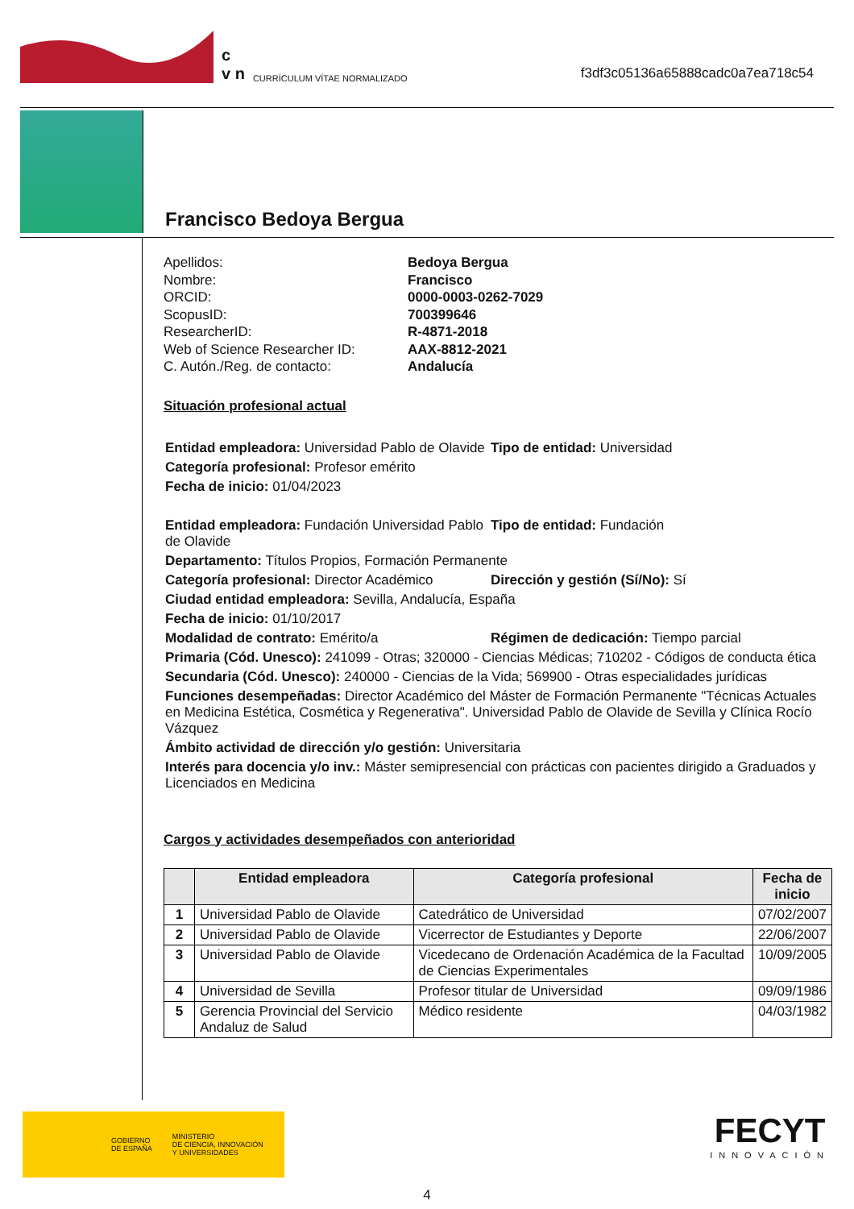c
v n
CURRÍCULUM VÍTAE NORMALIZADO
f3df3c05136a65888cadc0a7ea718c54
Francisco Bedoya Bergua
Apellidos: Bedoya Bergua Nombre: Francisco ORCID: 0000-0003-0262-7029 ScopusID: 700399646 ResearcherID: R-4871-2018 Web of Science Researcher ID: AAX-8812-2021 C. Autón./Reg. de contacto: Andalucía
Situación profesional actual
Entidad empleadora: Universidad Pablo de Olavide
Tipo de entidad: Universidad
Categoría profesional: Profesor emérito
Fecha de inicio: 01/04/2023
Entidad empleadora: Fundación Universidad Pablo de Olavide
Tipo de entidad: Fundación
Departamento: Títulos Propios, Formación Permanente
Categoría profesional: Director Académico
Dirección y gestión (Sí/No): Sí
Ciudad entidad empleadora: Sevilla, Andalucía, España
Fecha de inicio: 01/10/2017
Modalidad de contrato: Emérito/a Régimen de dedicación: Tiempo parcial
Primaria (Cód. Unesco): 241099 - Otras; 320000 - Ciencias Médicas; 710202 - Códigos de conducta ética
Secundaria (Cód. Unesco): 240000 - Ciencias de la Vida; 569900 - Otras especialidades jurídicas
Funciones desempeñadas: Director Académico del Máster de Formación Permanente "Técnicas Actuales en Medicina Estética, Cosmética y Regenerativa". Universidad Pablo de Olavide de Sevilla y Clínica Rocío Vázquez
Ámbito actividad de dirección y/o gestión: Universitaria
Interés para docencia y/o inv.: Máster semipresencial con prácticas con pacientes dirigido a Graduados y Licenciados en Medicina
Cargos y actividades desempeñados con anterioridad
| | Entidad empleadora | Categoría profesional | Fecha de inicio |
| --- | --- | --- | --- |
| 1 | Universidad Pablo de Olavide | Catedrático de Universidad | 07/02/2007 |
| 2 | Universidad Pablo de Olavide | Vicerrector de Estudiantes y Deporte | 22/06/2007 |
| 3 | Universidad Pablo de Olavide | Vicedecano de Ordenación Académica de la Facultad de Ciencias Experimentales | 10/09/2005 |
| 4 | Universidad de Sevilla | Profesor titular de Universidad | 09/09/1986 |
| 5 | Gerencia Provincial del Servicio Andaluz de Salud | Médico residente | 04/03/1982 |
GOBIERNO
DE ESPAÑA MINISTERIO
DE CIENCIA, INNOVACIÓN
Y UNIVERSIDADES
FECYT
INNOVACIÓN
4